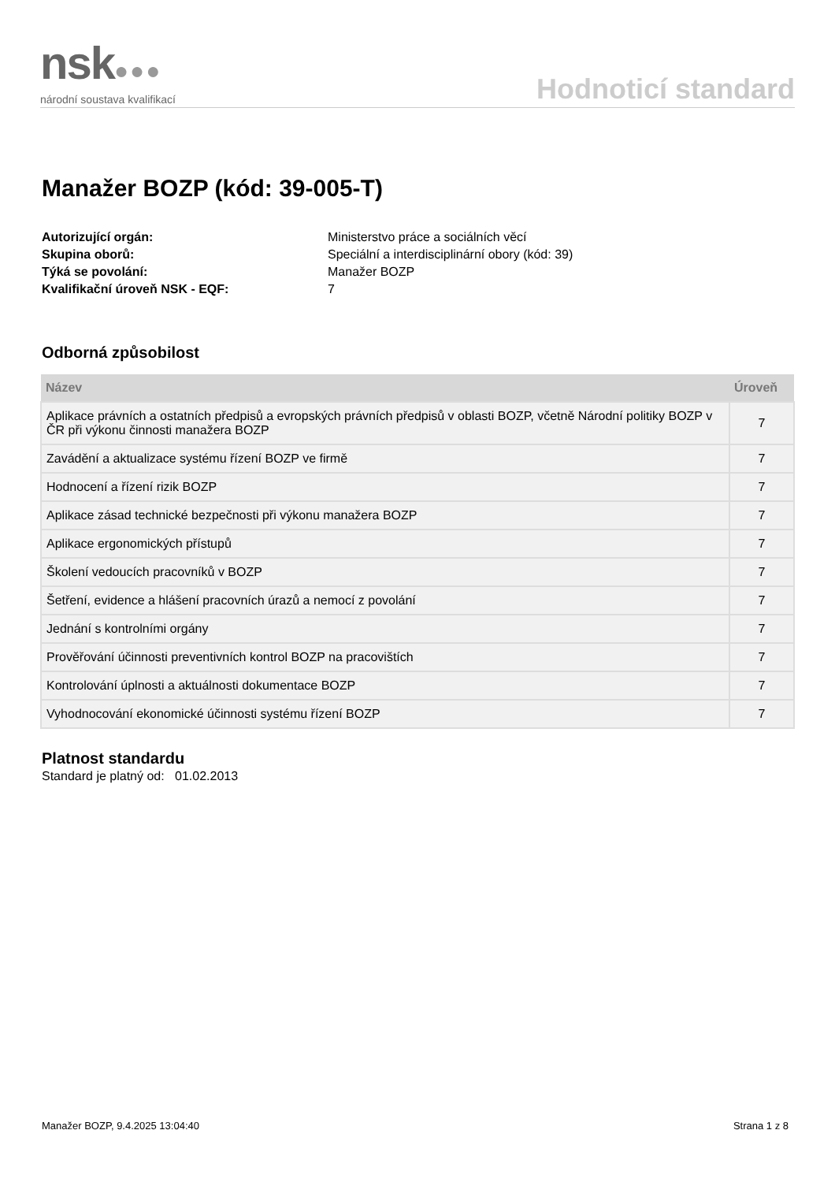nsk●●●
národní soustava kvalifikací
Hodnoticí standard
Manažer BOZP (kód: 39-005-T)
Autorizující orgán: Ministerstvo práce a sociálních věcí Skupina oborů: Speciální a interdisciplinární obory (kód: 39) Týká se povolání: Manažer BOZP Kvalifikační úroveň NSK - EQF: 7
Odborná způsobilost
| Název | Úroveň |
| --- | --- |
| Aplikace právních a ostatních předpisů a evropských právních předpisů v oblasti BOZP, včetně Národní politiky BOZP v ČR při výkonu činnosti manažera BOZP | 7 |
| Zavádění a aktualizace systému řízení BOZP ve firmě | 7 |
| Hodnocení a řízení rizik BOZP | 7 |
| Aplikace zásad technické bezpečnosti při výkonu manažera BOZP | 7 |
| Aplikace ergonomických přístupů | 7 |
| Školení vedoucích pracovníků v BOZP | 7 |
| Šetření, evidence a hlášení pracovních úrazů a nemocí z povolání | 7 |
| Jednání s kontrolními orgány | 7 |
| Prověřování účinnosti preventivních kontrol BOZP na pracovištích | 7 |
| Kontrolování úplnosti a aktuálnosti dokumentace BOZP | 7 |
| Vyhodnocování ekonomické účinnosti systému řízení BOZP | 7 |
Platnost standardu
Standard je platný od: 01.02.2013
Manažer BOZP, 9.4.2025 13:04:40 Strana 1 z 8